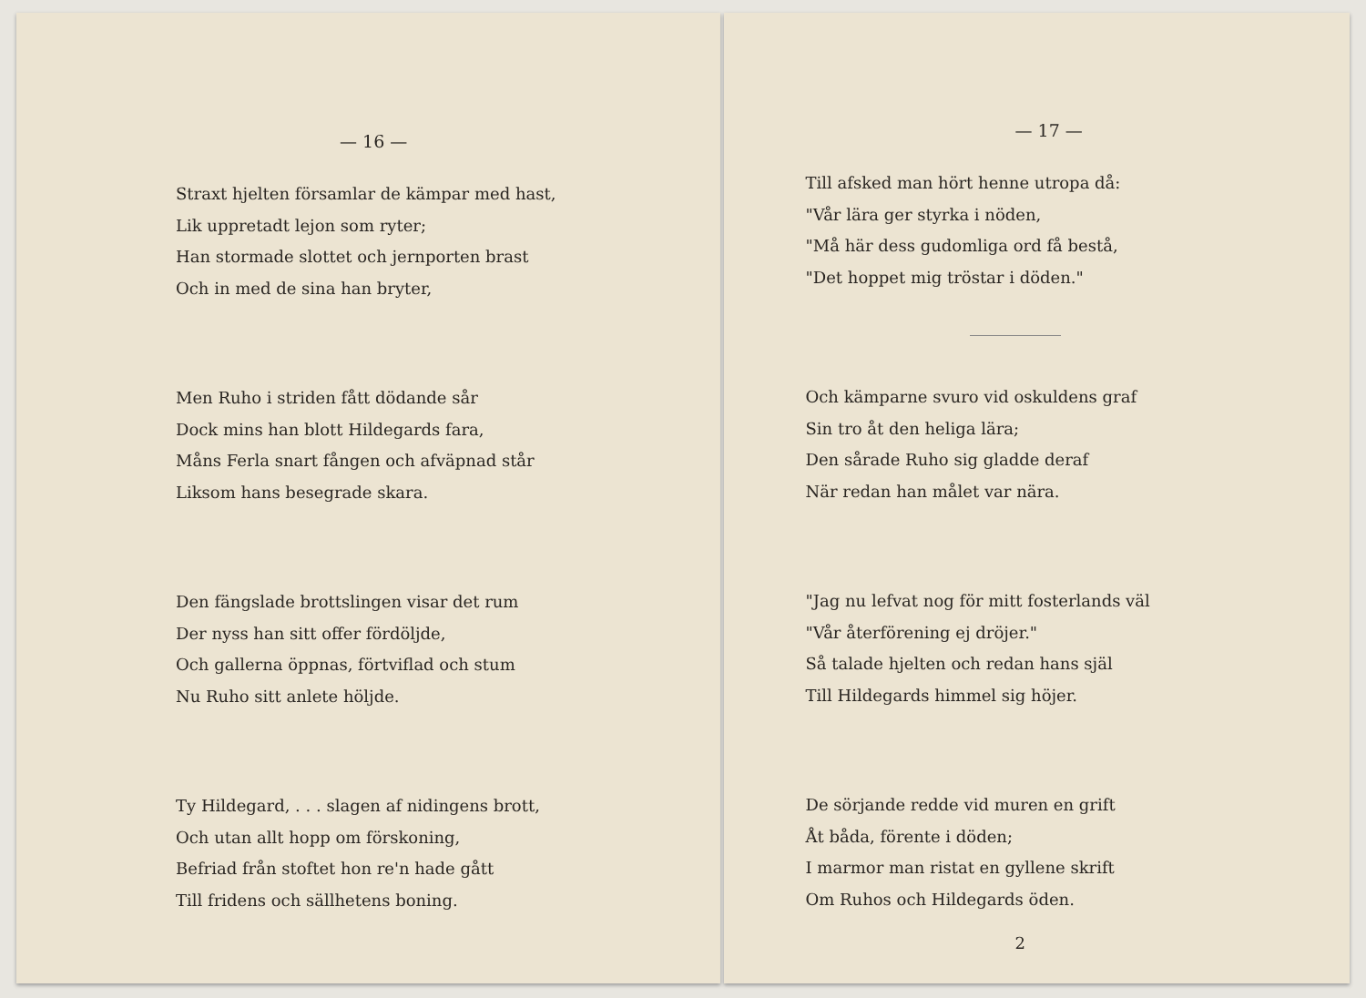— 16 —
Straxt hjelten församlar de kämpar med hast,
Lik uppretadt lejon som ryter;
Han stormade slottet och jernporten brast
Och in med de sina han bryter,
Men Ruho i striden fått dödande sår
Dock mins han blott Hildegards fara,
Måns Ferla snart fången och afväpnad står
Liksom hans besegrade skara.
Den fängslade brottslingen visar det rum
Der nyss han sitt offer fördöljde,
Och gallerna öppnas, förtviflad och stum
Nu Ruho sitt anlete höljde.
Ty Hildegard, . . . slagen af nidingens brott,
Och utan allt hopp om förskoning,
Befriad från stoftet hon re'n hade gått
Till fridens och sällhetens boning.
— 17 —
Till afsked man hört henne utropa då:
"Vår lära ger styrka i nöden,
"Må här dess gudomliga ord få bestå,
"Det hoppet mig tröstar i döden."
Och kämparne svuro vid oskuldens graf
Sin tro åt den heliga lära;
Den sårade Ruho sig gladde deraf
När redan han målet var nära.
"Jag nu lefvat nog för mitt fosterlands väl
"Vår återförening ej dröjer."
Så talade hjelten och redan hans själ
Till Hildegards himmel sig höjer.
De sörjande redde vid muren en grift
Åt båda, förente i döden;
I marmor man ristat en gyllene skrift
Om Ruhos och Hildegards öden.
2